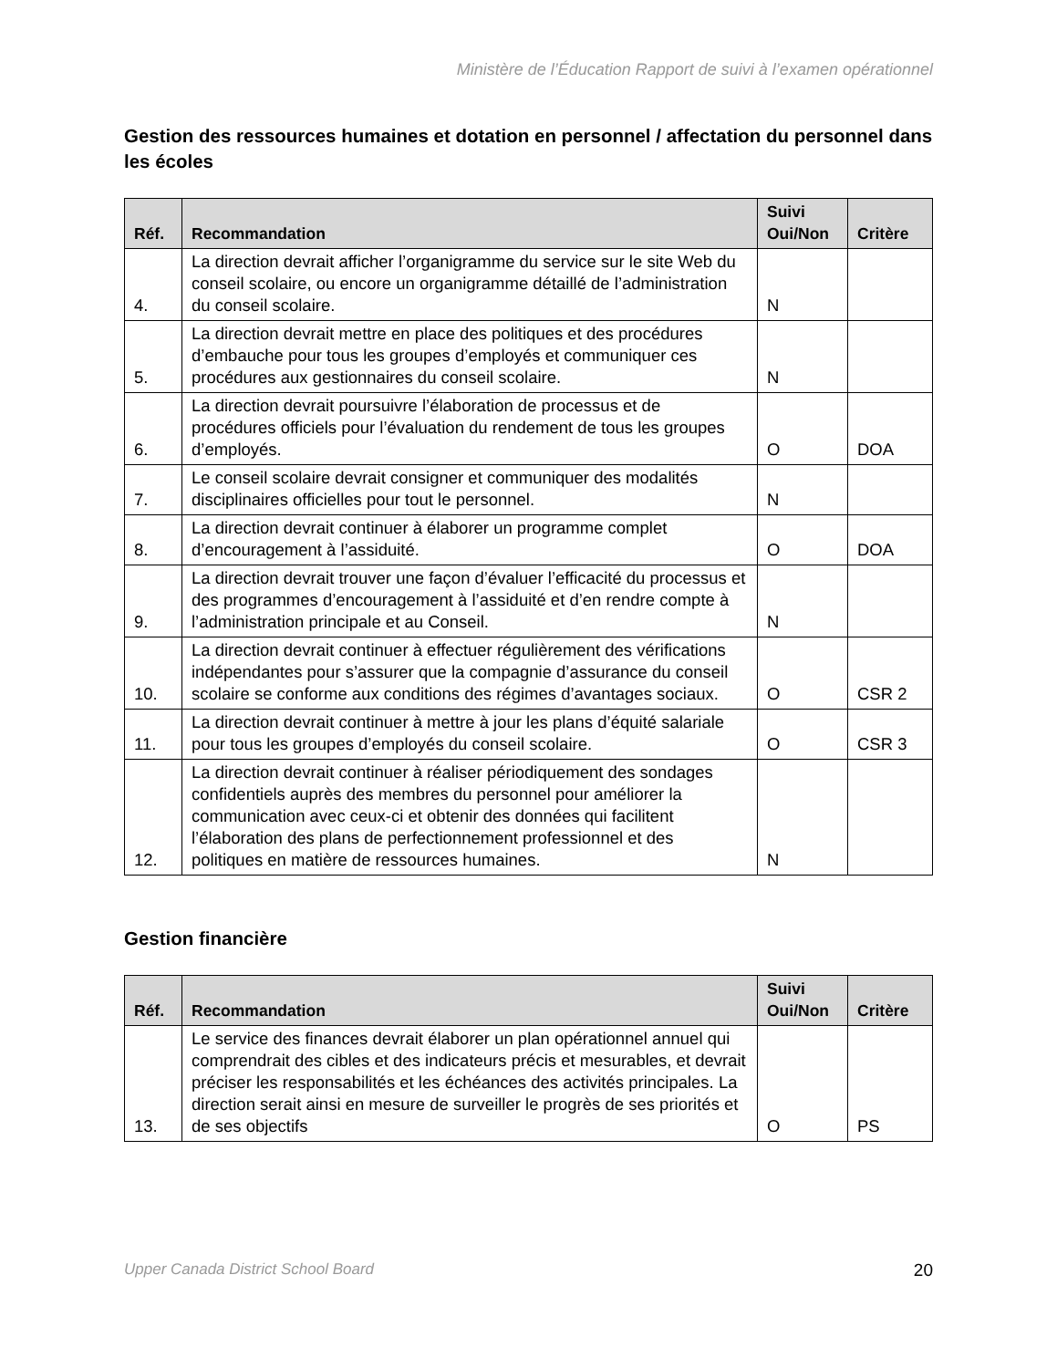Ministère de l’Éducation Rapport de suivi à l’examen opérationnel
Gestion des ressources humaines et dotation en personnel / affectation du personnel dans les écoles
| Réf. | Recommandation | Suivi Oui/Non | Critère |
| --- | --- | --- | --- |
| 4. | La direction devrait afficher l’organigramme du service sur le site Web du conseil scolaire, ou encore un organigramme détaillé de l’administration du conseil scolaire. | N | |
| 5. | La direction devrait mettre en place des politiques et des procédures d’embauche pour tous les groupes d’employés et communiquer ces procédures aux gestionnaires du conseil scolaire. | N | |
| 6. | La direction devrait poursuivre l’élaboration de processus et de procédures officiels pour l’évaluation du rendement de tous les groupes d’employés. | O | DOA |
| 7. | Le conseil scolaire devrait consigner et communiquer des modalités disciplinaires officielles pour tout le personnel. | N | |
| 8. | La direction devrait continuer à élaborer un programme complet d’encouragement à l’assiduité. | O | DOA |
| 9. | La direction devrait trouver une façon d’évaluer l’efficacité du processus et des programmes d’encouragement à l’assiduité et d’en rendre compte à l’administration principale et au Conseil. | N | |
| 10. | La direction devrait continuer à effectuer régulièrement des vérifications indépendantes pour s’assurer que la compagnie d’assurance du conseil scolaire se conforme aux conditions des régimes d’avantages sociaux. | O | CSR 2 |
| 11. | La direction devrait continuer à mettre à jour les plans d’équité salariale pour tous les groupes d’employés du conseil scolaire. | O | CSR 3 |
| 12. | La direction devrait continuer à réaliser périodiquement des sondages confidentiels auprès des membres du personnel pour améliorer la communication avec ceux-ci et obtenir des données qui facilitent l’élaboration des plans de perfectionnement professionnel et des politiques en matière de ressources humaines. | N | |
Gestion financière
| Réf. | Recommandation | Suivi Oui/Non | Critère |
| --- | --- | --- | --- |
| 13. | Le service des finances devrait élaborer un plan opérationnel annuel qui comprendrait des cibles et des indicateurs précis et mesurables, et devrait préciser les responsabilités et les échéances des activités principales. La direction serait ainsi en mesure de surveiller le progrès de ses priorités et de ses objectifs | O | PS |
Upper Canada District School Board 20